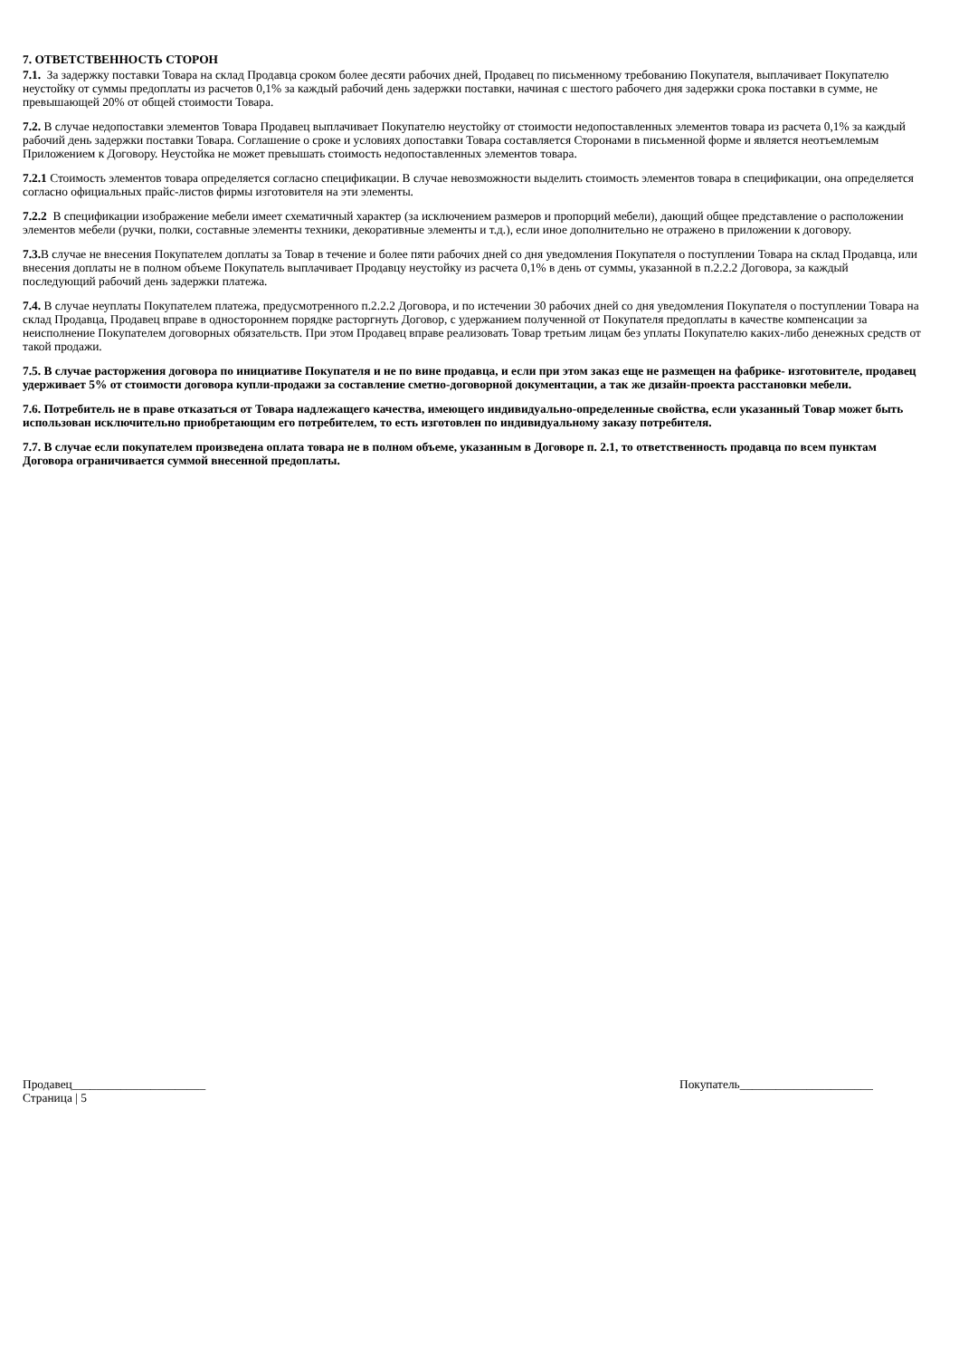7. ОТВЕТСТВЕННОСТЬ СТОРОН
7.1. За задержку поставки Товара на склад Продавца сроком более десяти рабочих дней, Продавец по письменному требованию Покупателя, выплачивает Покупателю неустойку от суммы предоплаты из расчетов 0,1% за каждый рабочий день задержки поставки, начиная с шестого рабочего дня задержки срока поставки в сумме, не превышающей 20% от общей стоимости Товара.
7.2. В случае недопоставки элементов Товара Продавец выплачивает Покупателю неустойку от стоимости недопоставленных элементов товара из расчета 0,1% за каждый рабочий день задержки поставки Товара. Соглашение о сроке и условиях допоставки Товара составляется Сторонами в письменной форме и является неотъемлемым Приложением к Договору. Неустойка не может превышать стоимость недопоставленных элементов товара.
7.2.1 Стоимость элементов товара определяется согласно спецификации. В случае невозможности выделить стоимость элементов товара в спецификации, она определяется согласно официальных прайс-листов фирмы изготовителя на эти элементы.
7.2.2 В спецификации изображение мебели имеет схематичный характер (за исключением размеров и пропорций мебели), дающий общее представление о расположении элементов мебели (ручки, полки, составные элементы техники, декоративные элементы и т.д.), если иное дополнительно не отражено в приложении к договору.
7.3. В случае не внесения Покупателем доплаты за Товар в течение и более пяти рабочих дней со дня уведомления Покупателя о поступлении Товара на склад Продавца, или внесения доплаты не в полном объеме Покупатель выплачивает Продавцу неустойку из расчета 0,1% в день от суммы, указанной в п.2.2.2 Договора, за каждый последующий рабочий день задержки платежа.
7.4. В случае неуплаты Покупателем платежа, предусмотренного п.2.2.2 Договора, и по истечении 30 рабочих дней со дня уведомления Покупателя о поступлении Товара на склад Продавца, Продавец вправе в одностороннем порядке расторгнуть Договор, с удержанием полученной от Покупателя предоплаты в качестве компенсации за неисполнение Покупателем договорных обязательств. При этом Продавец вправе реализовать Товар третьим лицам без уплаты Покупателю каких-либо денежных средств от такой продажи.
7.5. В случае расторжения договора по инициативе Покупателя и не по вине продавца, и если при этом заказ еще не размещен на фабрике- изготовителе, продавец удерживает 5% от стоимости договора купли-продажи за составление сметно-договорной документации, а так же дизайн-проекта расстановки мебели.
7.6. Потребитель не в праве отказаться от Товара надлежащего качества, имеющего индивидуально-определенные свойства, если указанный Товар может быть использован исключительно приобретающим его потребителем, то есть изготовлен по индивидуальному заказу потребителя.
7.7. В случае если покупателем произведена оплата товара не в полном объеме, указанным в Договоре п. 2.1, то ответственность продавца по всем пунктам Договора ограничивается суммой внесенной предоплаты.
Продавец______________________ Покупатель______________________
Страница | 5